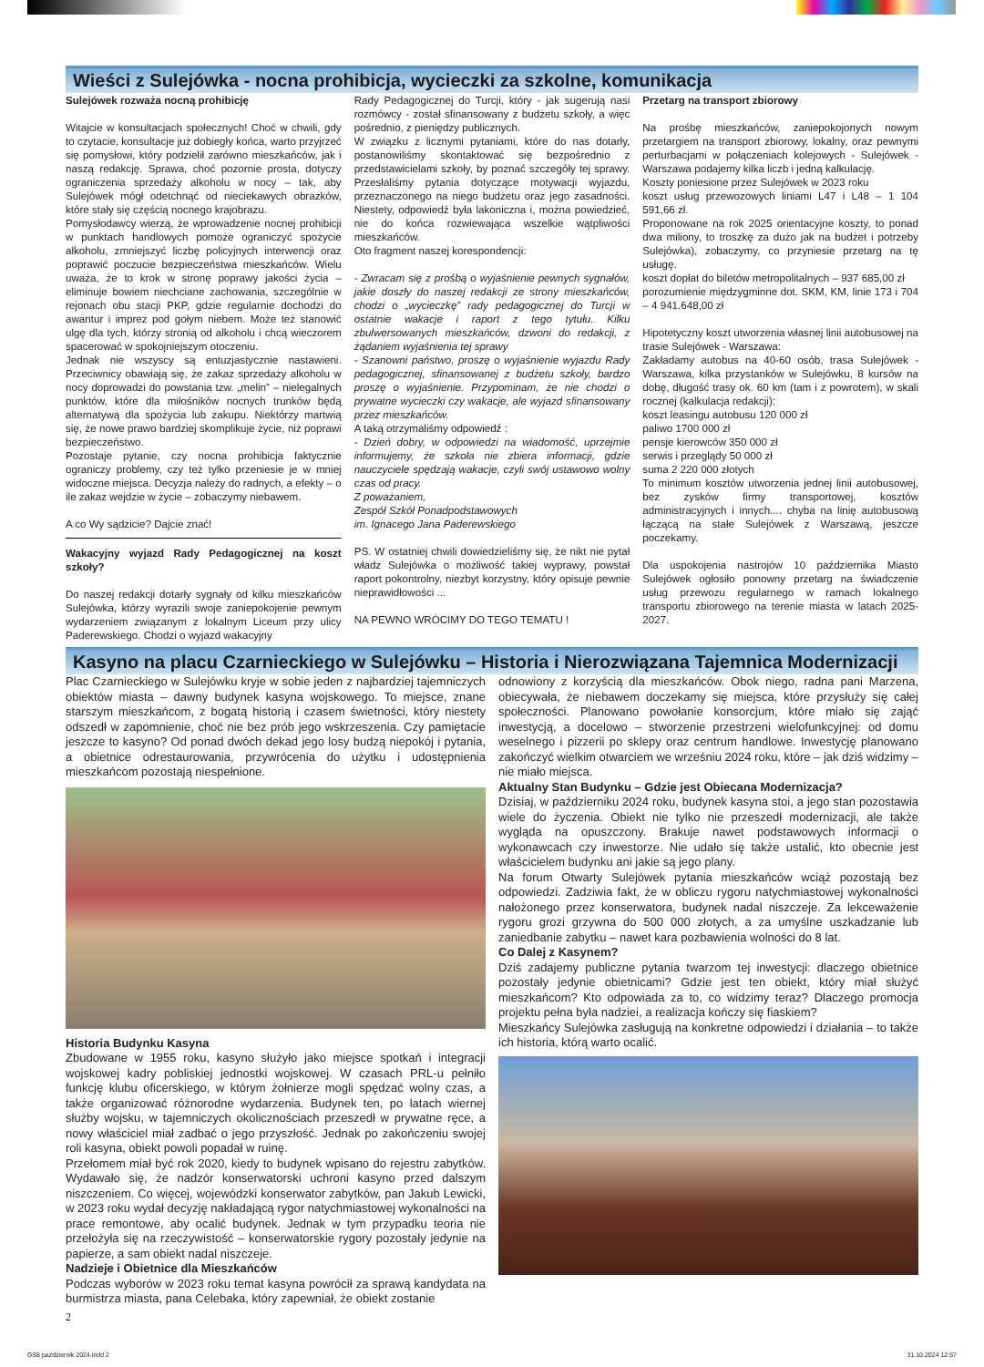Wieści z Sulejówka - nocna prohibicja, wycieczki za szkolne, komunikacja
Sulejówek rozważa nocną prohibicję
Witajcie w konsultacjach społecznych! Choć w chwili, gdy to czytacie, konsultacje już dobiegły końca, warto przyjrzeć się pomysłowi, który podzielił zarówno mieszkańców, jak i naszą redakcję. Sprawa, choć pozornie prosta, dotyczy ograniczenia sprzedaży alkoholu w nocy – tak, aby Sulejówek mógł odetchnąć od niecie­kawych obrazków, które stały się częścią nocnego krajobrazu.
Pomysłodawcy wierzą, że wprowadzenie nocnej prohibicji w punktach handlowych pomoże ograniczyć spożycie alkoholu, zmniejszyć liczbę policyjnych interwencji oraz poprawić poczucie bezpieczeństwa mieszkańców. Wielu uważa, że to krok w stronę poprawy jakości życia – eliminuje bowiem niechciane zachowania, szczególnie w rejonach obu stacji PKP, gdzie regularnie dochodzi do awantur i imprez pod gołym niebem. Może też stanowić ulgę dla tych, którzy stronią od alkoholu i chcą wieczorem spacerować w spokojniejszym otoczeniu.
Jednak nie wszyscy są entuzjastycznie nastawieni. Przeciwnicy obawiają się, że zakaz sprzedaży alkoholu w nocy doprowadzi do powstania tzw. „melin” – nielegalnych punktów, które dla miłośników nocnych trunków będą alternatywą dla spożycia lub zakupu. Niektórzy martwią się, że nowe prawo bardziej skomplikuje życie, niż poprawi bezpieczeństwo.
Pozostaje pytanie, czy nocna prohibicja faktycznie ograniczy problemy, czy też tylko przeniesie je w mniej widoczne miejsca. Decyzja należy do radnych, a efekty – o ile zakaz wejdzie w życie – zobaczymy niebawem.
A co Wy sądzicie? Dajcie znać!
Wakacyjny wyjazd Rady Pedagogicznej na koszt szkoły?
Do naszej redakcji dotarły sygnały od kilku mieszkańców Sulejówka, którzy wyrazili swoje zaniepokojenie pewnym wydarzeniem związanym z lokalnym Liceum przy ulicy Paderewskiego. Chodzi o wyjazd wakacyjny
Rady Pedagogicznej do Turcji, który - jak sugerują nasi rozmówcy - został sfinansowany z budżetu szkoły, a więc pośrednio, z pieniędzy publicznych.
W związku z licznymi pytaniami, które do nas dotarły, postanowiliśmy skontaktować się bezpośrednio z przedstawicielami szkoły, by poznać szczegóły tej sprawy. Przesłaliśmy pytania dotyczące motywacji wyjazdu, przeznaczonego na niego budżetu oraz jego zasadności. Niestety, odpowiedź była lakoniczna i, można powiedzieć, nie do końca rozwiewająca wszelkie wątpliwości mieszkańców.
Oto fragment naszej korespondencji:
- Zwracam się z prośbą o wyjaśnienie pewnych sygnałów, jakie doszły do naszej redakcji ze strony mieszkańców, chodzi o „wycieczkę” rady pedagogicznej do Turcji w ostatnie wakacje i raport z tego tytułu. Kilku zbulwersowanych mieszkańców, dzwoni do redakcji, z żądaniem wyjaśnienia tej sprawy
- Szanowni państwo, proszę o wyjaśnienie wyjazdu Rady pedagogicznej, sfinansowanej z budżetu szkoły, bardzo proszę o wyjaśnienie. Przypominam, że nie chodzi o prywatne wycieczki czy wakacje, ale wyjazd sfinansowany przez mieszkańców.
A taką otrzymaliśmy odpowiedź :
- Dzień dobry, w odpowiedzi na wiadomość, uprzejmie informujemy, że szkoła nie zbiera informacji, gdzie nauczyciele spędzają wakacje, czyli swój ustawowo wolny czas od pracy.
Z poważaniem,
Zespół Szkół Ponadpodstawowych
im. Ignacego Jana Paderewskiego
PS. W ostatniej chwili dowiedzieliśmy się, że nikt nie pytał władz Sulejówka o możliwość takiej wyprawy, powstał raport pokontrolny, niezbyt korzystny, który opisuje pewnie nieprawidłowości ...
NA PEWNO WRÓCIMY DO TEGO TEMATU !
Przetarg na transport zbiorowy
Na prośbę mieszkańców, zaniepokojonych nowym przetargiem na transport zbiorowy, lokalny, oraz pewnymi perturbacjami w połączeniach kolejowych - Sulejówek - Warszawa podajemy kilka liczb i jedną kalkulację.
Koszty poniesione przez Sulejówek w 2023 roku
koszt usług przewozowych liniami L47 i L48 – 1 104 591,66 zł.
Proponowane na rok 2025 orientacyjne koszty, to ponad dwa miliony, to troszkę za dużo jak na budżet i potrzeby Sulejówka), zobaczymy, co przyniesie przetarg na tę usługę.
koszt dopłat do biletów metropolitalnych – 937 685,00 zł
porozumienie międzygminne dot. SKM, KM, linie 173 i 704 – 4 941.648,00 zł
Hipotetyczny koszt utworzenia własnej linii autobusowej na trasie Sulejówek - Warszawa:
Zakładamy autobus na 40-60 osób, trasa Sulejówek - Warszawa, kilka przystanków w Sulejówku, 8 kursów na dobę, długość trasy ok. 60 km (tam i z powrotem), w skali rocznej (kalkulacja redakcji):
koszt leasingu autobusu 120 000 zł
paliwo 1700 000 zł
pensje kierowców 350 000 zł
serwis i przeglądy 50 000 zł
suma 2 220 000 złotych
To minimum kosztów utworzenia jednej linii autobusowej, bez zysków firmy transportowej, kosztów administracyjnych i innych.... chyba na linię autobusową łączącą na stałe Sulejówek z Warszawą, jeszcze poczekamy.
Dla uspokojenia nastrojów 10 października Miasto Sulejówek ogłosiło ponowny przetarg na świadczenie usług przewozu regularnego w ramach lokalnego transportu zbiorowego na terenie miasta w latach 2025-2027.
Kasyno na placu Czarnieckiego w Sulejówku – Historia i Nierozwiązana Tajemnica Modernizacji
Plac Czarnieckiego w Sulejówku kryje w sobie jeden z najbardziej tajemniczych obiektów miasta – dawny budynek kasyna wojskowego. To miejsce, znane starszym mieszkańcom, z bogatą historią i czasem świetności, który niestety odszedł w zapomnienie, choć nie bez prób jego wskrzeszenia. Czy pamiętacie jeszcze to kasyno? Od ponad dwóch dekad jego losy budzą niepokój i pytania, a obietnice odrestaurowania, przywrócenia do użytku i udostępnienia mieszkańcom pozostają niespełnione.
Historia Budynku Kasyna
Zbudowane w 1955 roku, kasyno służyło jako miejsce spotkań i integracji wojskowej kadry pobliskiej jednostki wojskowej. W czasach PRL-u pełniło funkcję klubu oficerskiego, w którym żołnierze mogli spędzać wolny czas, a także organizować różnorodne wydarzenia. Budynek ten, po latach wiernej służby wojsku, w tajemniczych okolicznościach przeszedł w prywatne ręce, a nowy właściciel miał zadbać o jego przyszłość. Jednak po zakończeniu swojej roli kasyna, obiekt powoli popadał w ruinę.
Przełomem miał być rok 2020, kiedy to budynek wpisano do rejestru zabytków. Wydawało się, że nadzór konserwatorski uchroni kasyno przed dalszym niszczeniem. Co więcej, wojewódzki konserwator zabytków, pan Jakub Lewicki, w 2023 roku wydał decyzję nakładającą rygor natychmiastowej wykonalności na prace remontowe, aby ocalić budynek. Jednak w tym przypadku teoria nie przełożyła się na rzeczywistość – konserwatorskie rygory pozostały jedynie na papierze, a sam obiekt nadal niszczeje.
Nadzieje i Obietnice dla Mieszkańców
Podczas wyborów w 2023 roku temat kasyna powrócił za sprawą kandydata na burmistrza miasta, pana Celebaka, który zapewniał, że obiekt zostanie
odnowiony z korzyścią dla mieszkańców. Obok niego, radna pani Marzena, obiecywała, że niebawem doczekamy się miejsca, które przysłuży się całej społeczności. Planowano powołanie konsorcjum, które miało się zająć inwestycją, a docelowo – stworzenie przestrzeni wielofunkcyjnej: od domu weselnego i pizzerii po sklepy oraz centrum handlowe. Inwestycję planowano zakończyć wielkim otwarciem we wrześniu 2024 roku, które – jak dziś widzimy – nie miało miejsca.
Aktualny Stan Budynku – Gdzie jest Obiecana Modernizacja?
Dzisiaj, w październiku 2024 roku, budynek kasyna stoi, a jego stan pozostawia wiele do życzenia. Obiekt nie tylko nie przeszedł modernizacji, ale także wygląda na opuszczony. Brakuje nawet podstawowych informacji o wykonawcach czy inwestorze. Nie udało się także ustalić, kto obecnie jest właścicielem budynku ani jakie są jego plany.
Na forum Otwarty Sulejówek pytania mieszkańców wciąż pozostają bez odpowiedzi. Zadziwia fakt, że w obliczu rygoru natychmiastowej wykonalności nałożonego przez konserwatora, budynek nadal niszczeje. Za lekceważenie rygoru grozi grzywna do 500 000 złotych, a za umyślne uszkadzanie lub zaniedbanie zabytku – nawet kara pozbawienia wolności do 8 lat.
Co Dalej z Kasynem?
Dziś zadajemy publiczne pytania twarzom tej inwestycji: dlaczego obietnice pozostały jedynie obietnicami? Gdzie jest ten obiekt, który miał służyć mieszkańcom? Kto odpowiada za to, co widzimy teraz? Dlaczego promocja projektu pełna była nadziei, a realizacja kończy się fiaskiem?
Mieszkańcy Sulejówka zasługują na konkretne odpowiedzi i działania – to także ich historia, którą warto ocalić.
2
GS8 pazdziernik 2024.indd 2 31.10.2024 12:57